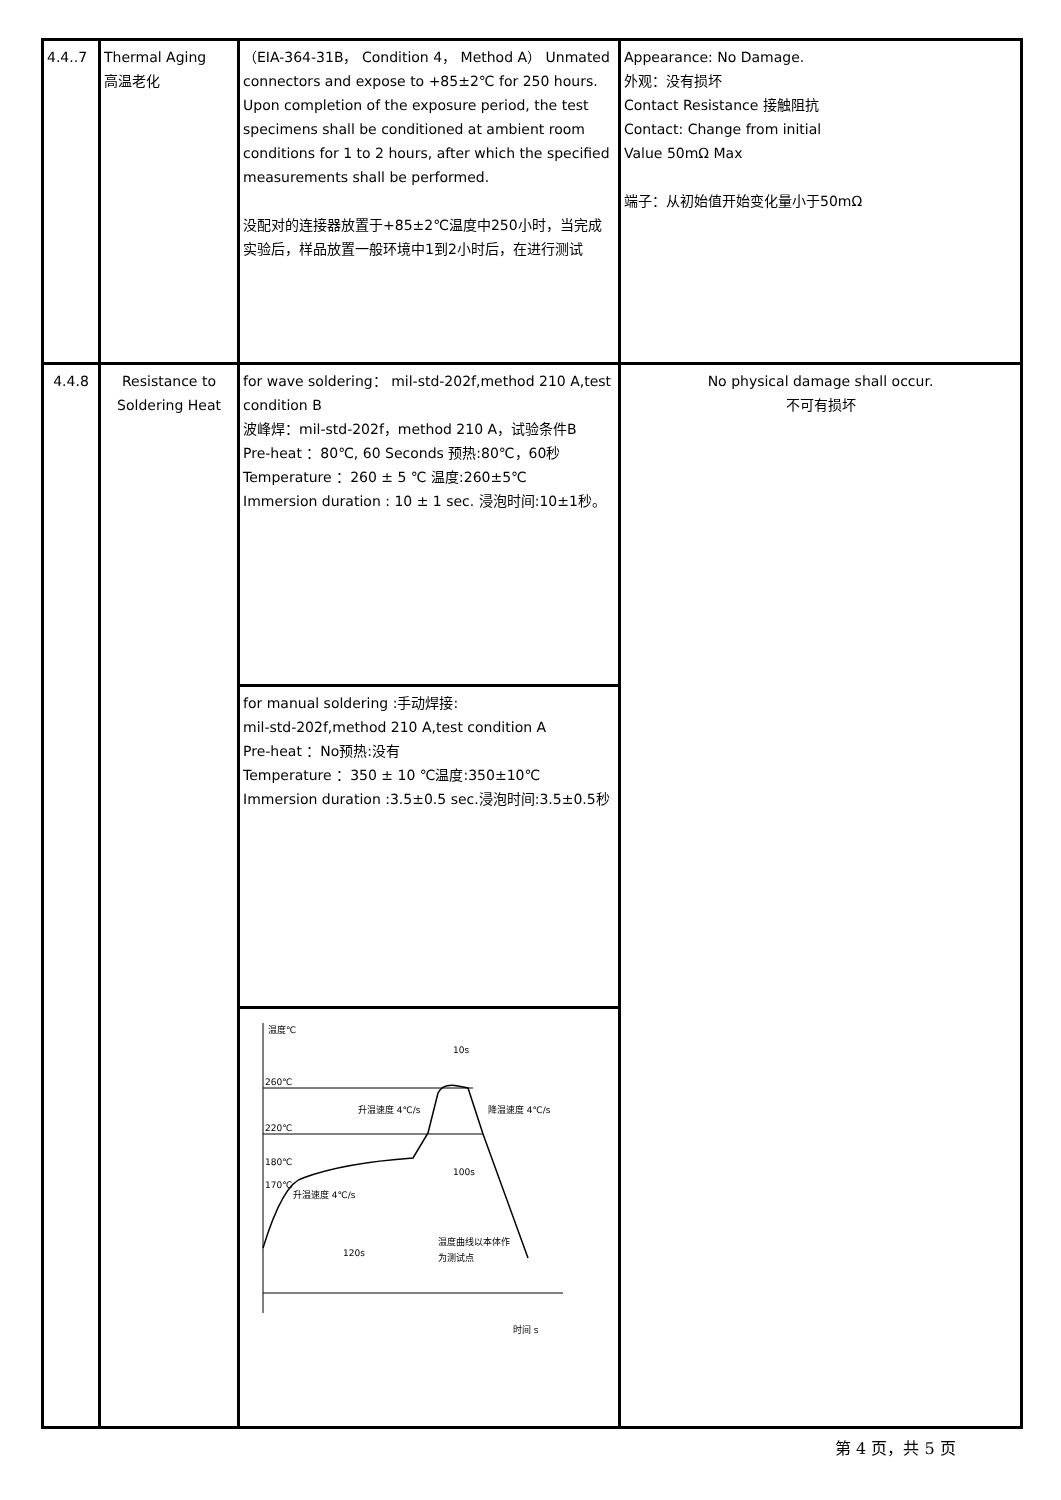| 4.4..7 | Thermal Aging 高温老化 | （EIA-364-31B， Condition 4， Method A） Unmated connectors and expose to +85±2℃ for 250 hours. Upon completion of the exposure period, the test specimens shall be conditioned at ambient room conditions for 1 to 2 hours, after which the specified measurements shall be performed. 没配对的连接器放置于+85±2℃温度中250小时，当完成实验后，样品放置一般环境中1到2小时后，在进行测试 | Appearance: No Damage. 外观：没有损坏 Contact Resistance 接触阻抗 Contact: Change from initial Value 50mΩ Max 端子：从初始值开始变化量小于50mΩ |
| 4.4.8 | Resistance to Soldering Heat | for wave soldering： mil-std-202f,method 210 A,test condition B 波峰焊：mil-std-202f，method 210 A，试验条件B Pre-heat ：80℃, 60 Seconds 预热:80℃，60秒 Temperature ：260 ± 5 ℃ 温度:260±5℃ Immersion duration : 10 ± 1 sec. 浸泡时间:10±1秒。 | No physical damage shall occur. 不可有损坏 |
| | | for manual soldering :手动焊接: mil-std-202f,method 210 A,test condition A Pre-heat ：No预热:没有 Temperature ：350 ± 10 ℃温度:350±10℃ Immersion duration :3.5±0.5 sec.浸泡时间:3.5±0.5秒 | |
| | | 温度℃ 260℃ 220℃ 180℃ 170℃ 10s 升温速度 4℃/s 降温速度 4℃/s 100s 升温速度 4℃/s 120s 温度曲线以本体作 为测试点 时间 s | |
第 4 页，共 5 页